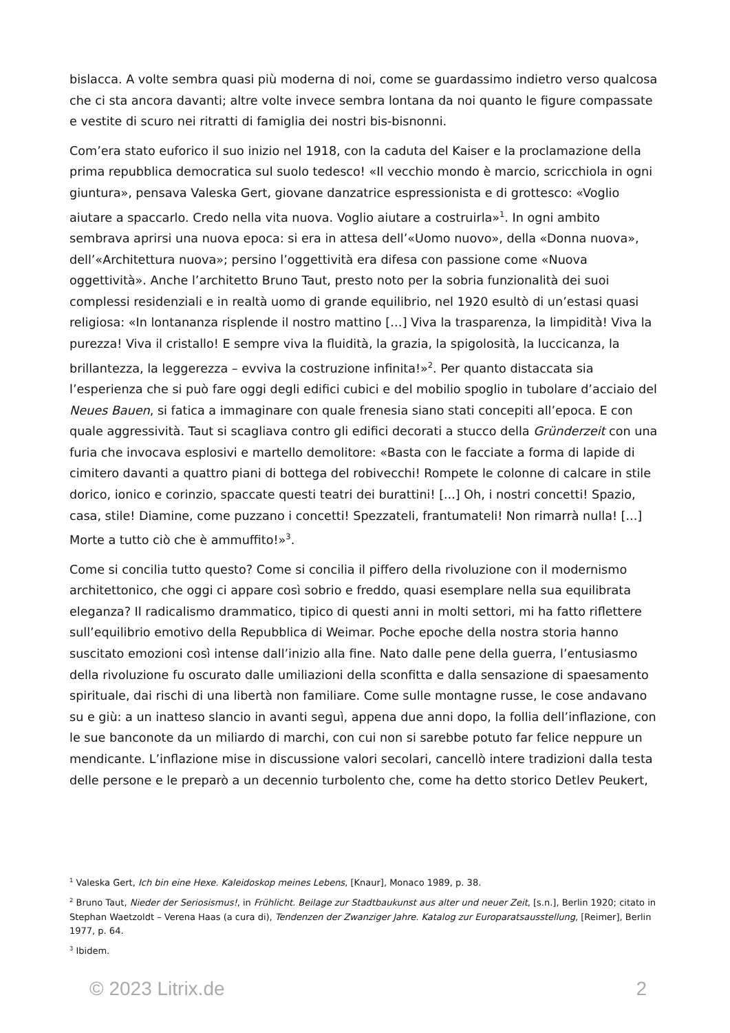bislacca. A volte sembra quasi più moderna di noi, come se guardassimo indietro verso qualcosa che ci sta ancora davanti; altre volte invece sembra lontana da noi quanto le figure compassate e vestite di scuro nei ritratti di famiglia dei nostri bis-bisnonni.
Com’era stato euforico il suo inizio nel 1918, con la caduta del Kaiser e la proclamazione della prima repubblica democratica sul suolo tedesco! «Il vecchio mondo è marcio, scricchiola in ogni giuntura», pensava Valeska Gert, giovane danzatrice espressionista e di grottesco: «Voglio aiutare a spaccarlo. Credo nella vita nuova. Voglio aiutare a costruirla»<sup>1</sup>. In ogni ambito sembrava aprirsi una nuova epoca: si era in attesa dell’«Uomo nuovo», della «Donna nuova», dell’«Architettura nuova»; persino l’oggettività era difesa con passione come «Nuova oggettività». Anche l’architetto Bruno Taut, presto noto per la sobria funzionalità dei suoi complessi residenziali e in realtà uomo di grande equilibrio, nel 1920 esultò di un’estasi quasi religiosa: «In lontananza risplende il nostro mattino […] Viva la trasparenza, la limpidità! Viva la purezza! Viva il cristallo! E sempre viva la fluidità, la grazia, la spigolosità, la luccicanza, la brillantezza, la leggerezza – evviva la costruzione infinita!»<sup>2</sup>. Per quanto distaccata sia l’esperienza che si può fare oggi degli edifici cubici e del mobilio spoglio in tubolare d’acciaio del Neues Bauen, si fatica a immaginare con quale frenesia siano stati concepiti all’epoca. E con quale aggressività. Taut si scagliava contro gli edifici decorati a stucco della Gründerzeit con una furia che invocava esplosivi e martello demolitore: «Basta con le facciate a forma di lapide di cimitero davanti a quattro piani di bottega del robivecchi! Rompete le colonne di calcare in stile dorico, ionico e corinzio, spaccate questi teatri dei burattini! [...] Oh, i nostri concetti! Spazio, casa, stile! Diamine, come puzzano i concetti! Spezzateli, frantumateli! Non rimarrà nulla! [...] Morte a tutto ciò che è ammuffito!»<sup>3</sup>.
Come si concilia tutto questo? Come si concilia il piffero della rivoluzione con il modernismo architettonico, che oggi ci appare così sobrio e freddo, quasi esemplare nella sua equilibrata eleganza? Il radicalismo drammatico, tipico di questi anni in molti settori, mi ha fatto riflettere sull’equilibrio emotivo della Repubblica di Weimar. Poche epoche della nostra storia hanno suscitato emozioni così intense dall’inizio alla fine. Nato dalle pene della guerra, l’entusiasmo della rivoluzione fu oscurato dalle umiliazioni della sconfitta e dalla sensazione di spaesamento spirituale, dai rischi di una libertà non familiare. Come sulle montagne russe, le cose andavano su e giù: a un inatteso slancio in avanti seguì, appena due anni dopo, la follia dell’inflazione, con le sue banconote da un miliardo di marchi, con cui non si sarebbe potuto far felice neppure un mendicante. L’inflazione mise in discussione valori secolari, cancellò intere tradizioni dalla testa delle persone e le preparò a un decennio turbolento che, come ha detto storico Detlev Peukert,
<sup>1</sup> Valeska Gert, Ich bin eine Hexe. Kaleidoskop meines Lebens, [Knaur], Monaco 1989, p. 38.
<sup>2</sup> Bruno Taut, Nieder der Seriosismus!, in Frühlicht. Beilage zur Stadtbaukunst aus alter und neuer Zeit, [s.n.], Berlin 1920; citato in Stephan Waetzoldt – Verena Haas (a cura di), Tendenzen der Zwanziger Jahre. Katalog zur Europaratsausstellung, [Reimer], Berlin 1977, p. 64.
<sup>3</sup> Ibidem.
© 2023 Litrix.de 2